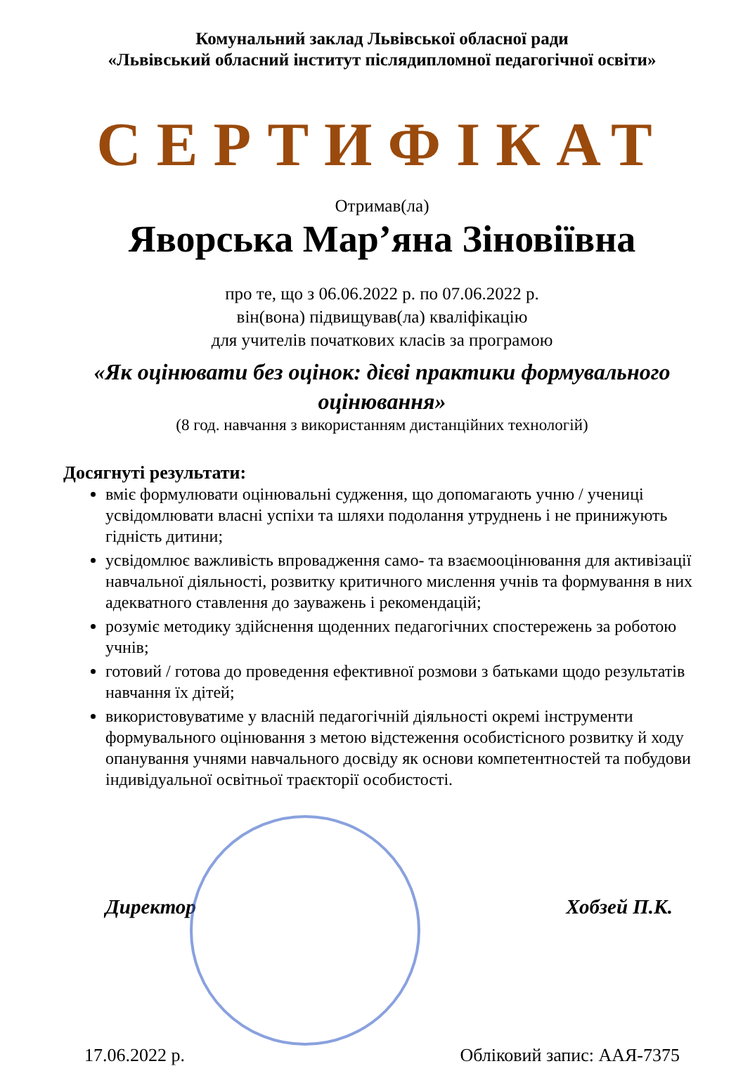Комунальний заклад Львівської обласної ради
«Львівський обласний інститут післядипломної педагогічної освіти»
СЕРТИФІКАТ
Отримав(ла)
Яворська Мар’яна Зіновіївна
про те, що з 06.06.2022 р. по 07.06.2022 р.
він(вона) підвищував(ла) кваліфікацію
для учителів початкових класів за програмою
«Як оцінювати без оцінок: дієві практики формувального оцінювання»
(8 год. навчання з використанням дистанційних технологій)
Досягнуті результати:
вміє формулювати оцінювальні судження, що допомагають учню / учениці усвідомлювати власні успіхи та шляхи подолання утруднень і не принижують гідність дитини;
усвідомлює важливість впровадження само- та взаємооцінювання для активізації навчальної діяльності, розвитку критичного мислення учнів та формування в них адекватного ставлення до зауважень і рекомендацій;
розуміє методику здійснення щоденних педагогічних спостережень за роботою учнів;
готовий / готова до проведення ефективної розмови з батьками щодо результатів навчання їх дітей;
використовуватиме у власній педагогічній діяльності окремі інструменти формувального оцінювання з метою відстеження особистісного розвитку й ходу опанування учнями навчального досвіду як основи компетентностей та побудови індивідуальної освітньої траєкторії особистості.
Директор Хобзей П.К.
17.06.2022 р. Обліковий запис: ААЯ-7375